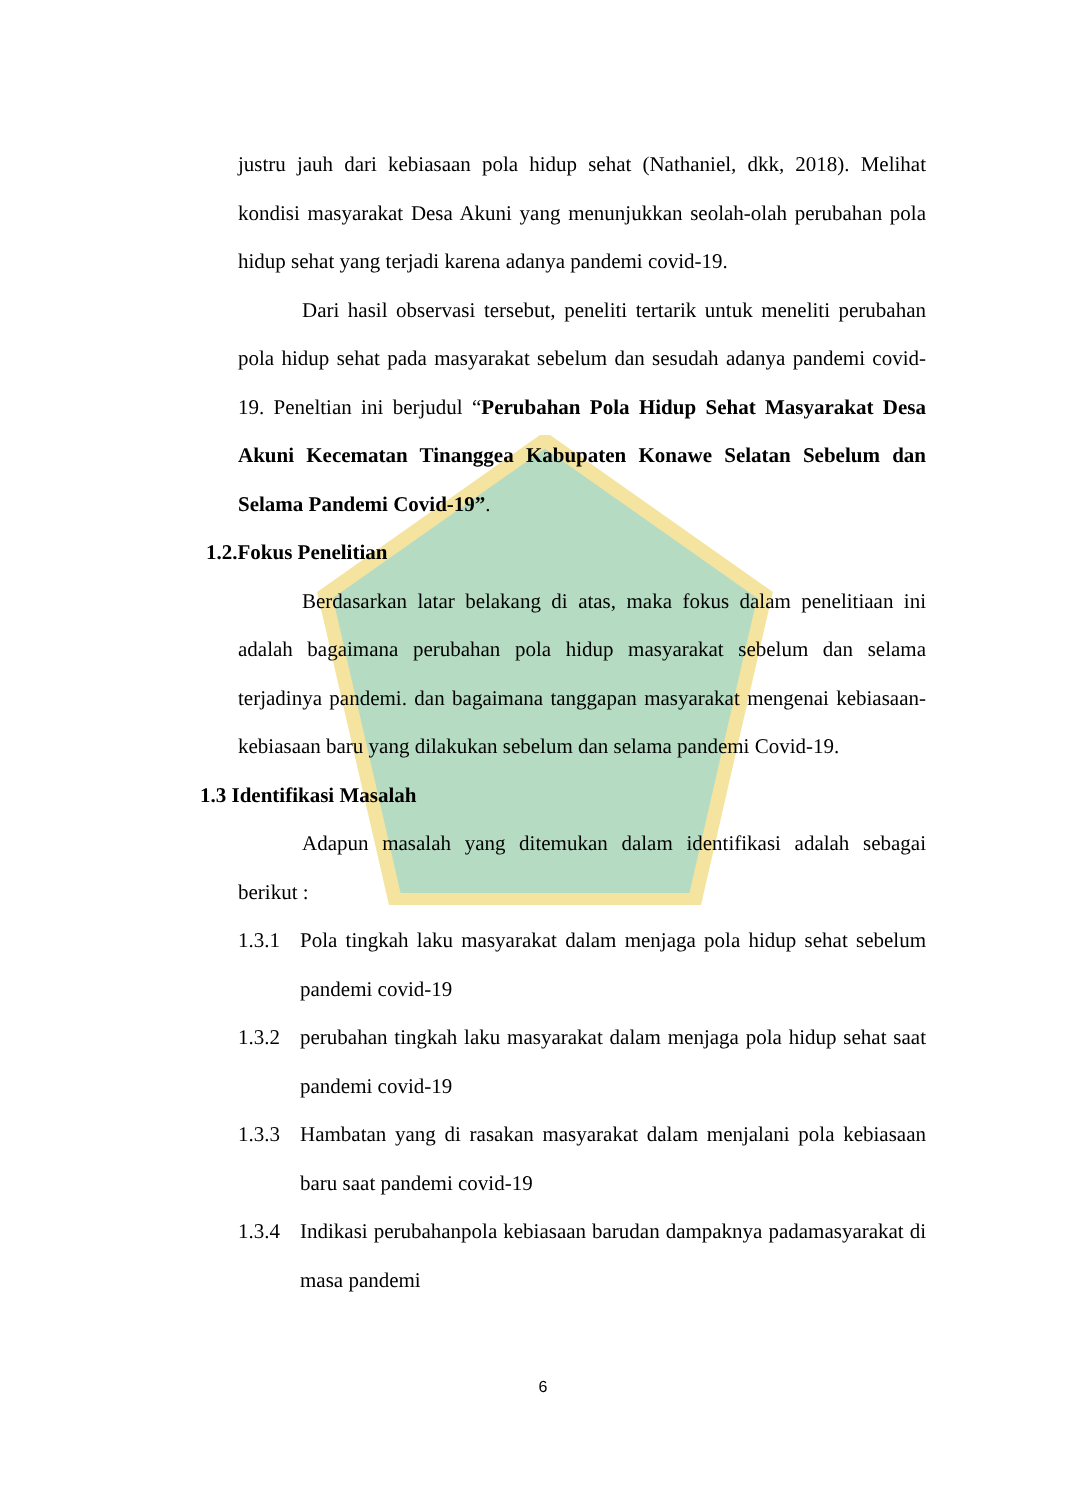justru jauh dari kebiasaan pola hidup sehat (Nathaniel, dkk, 2018). Melihat kondisi masyarakat Desa Akuni yang menunjukkan seolah-olah perubahan pola hidup sehat yang terjadi karena adanya pandemi covid-19.
Dari hasil observasi tersebut, peneliti tertarik untuk meneliti perubahan pola hidup sehat pada masyarakat sebelum dan sesudah adanya pandemi covid-19. Peneltian ini berjudul “Perubahan Pola Hidup Sehat Masyarakat Desa Akuni Kecematan Tinanggea Kabupaten Konawe Selatan Sebelum dan Selama Pandemi Covid-19”.
1.2.Fokus Penelitian
Berdasarkan latar belakang di atas, maka fokus dalam penelitiaan ini adalah bagaimana perubahan pola hidup masyarakat sebelum dan selama terjadinya pandemi. dan bagaimana tanggapan masyarakat mengenai kebiasaan-kebiasaan baru yang dilakukan sebelum dan selama pandemi Covid-19.
1.3 Identifikasi Masalah
Adapun masalah yang ditemukan dalam identifikasi adalah sebagai berikut :
1.3.1
Pola tingkah laku masyarakat dalam menjaga pola hidup sehat sebelum pandemi covid-19
1.3.2
perubahan tingkah laku masyarakat dalam menjaga pola hidup sehat saat pandemi covid-19
1.3.3
Hambatan yang di rasakan masyarakat dalam menjalani pola kebiasaan baru saat pandemi covid-19
1.3.4
Indikasi perubahanpola kebiasaan barudan dampaknya padamasyarakat di masa pandemi
6